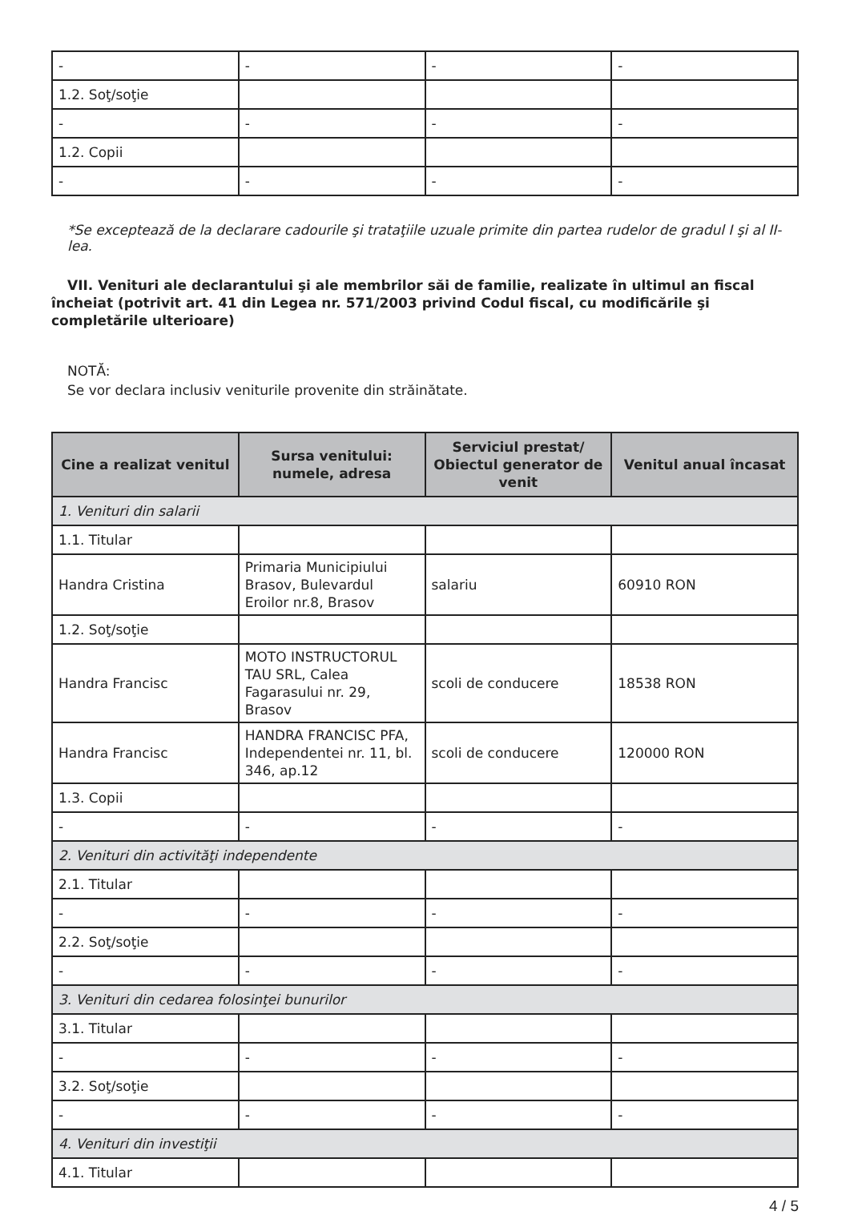| - | - | - | - |
| 1.2. Soţ/soţie | | | |
| - | - | - | - |
| 1.2. Copii | | | |
| - | - | - | - |
*Se exceptează de la declarare cadourile şi trataţiile uzuale primite din partea rudelor de gradul I şi al II-lea.
VII. Venituri ale declarantului şi ale membrilor săi de familie, realizate în ultimul an fiscal încheiat (potrivit art. 41 din Legea nr. 571/2003 privind Codul fiscal, cu modificările şi completările ulterioare)
NOTĂ:
Se vor declara inclusiv veniturile provenite din străinătate.
| Cine a realizat venitul | Sursa venitului: numele, adresa | Serviciul prestat/ Obiectul generator de venit | Venitul anual încasat |
| --- | --- | --- | --- |
| 1. Venituri din salarii | | | |
| 1.1. Titular | | | |
| Handra Cristina | Primaria Municipiului Brasov, Bulevardul Eroilor nr.8, Brasov | salariu | 60910 RON |
| 1.2. Soţ/soţie | | | |
| Handra Francisc | MOTO INSTRUCTORUL TAU SRL, Calea Fagarasului nr. 29, Brasov | scoli de conducere | 18538 RON |
| Handra Francisc | HANDRA FRANCISC PFA, Independentei nr. 11, bl. 346, ap.12 | scoli de conducere | 120000 RON |
| 1.3. Copii | | | |
| - | - | - | - |
| 2. Venituri din activităţi independente | | | |
| 2.1. Titular | | | |
| - | - | - | - |
| 2.2. Soţ/soţie | | | |
| - | - | - | - |
| 3. Venituri din cedarea folosinţei bunurilor | | | |
| 3.1. Titular | | | |
| - | - | - | - |
| 3.2. Soţ/soţie | | | |
| - | - | - | - |
| 4. Venituri din investiţii | | | |
| 4.1. Titular | | | |
4 / 5